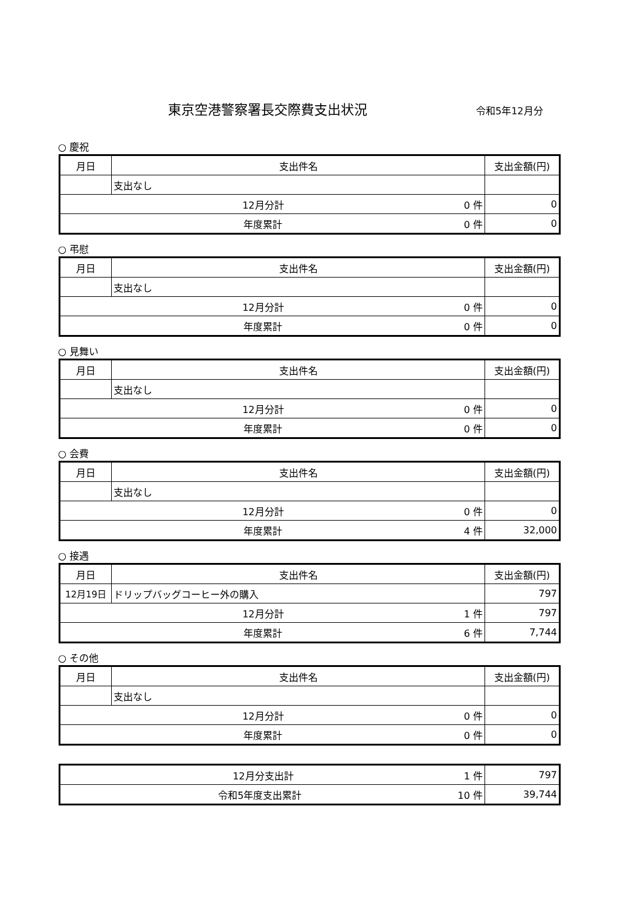東京空港警察署長交際費支出状況
令和5年12月分
○ 慶祝
| 月日 | 支出件名 | 支出金額(円) |
| --- | --- | --- |
| | 支出なし | |
| 12月分計 0 件 | | 0 |
| 年度累計 0 件 | | 0 |
○ 弔慰
| 月日 | 支出件名 | 支出金額(円) |
| --- | --- | --- |
| | 支出なし | |
| 12月分計 0 件 | | 0 |
| 年度累計 0 件 | | 0 |
○ 見舞い
| 月日 | 支出件名 | 支出金額(円) |
| --- | --- | --- |
| | 支出なし | |
| 12月分計 0 件 | | 0 |
| 年度累計 0 件 | | 0 |
○ 会費
| 月日 | 支出件名 | 支出金額(円) |
| --- | --- | --- |
| | 支出なし | |
| 12月分計 0 件 | | 0 |
| 年度累計 4 件 | | 32,000 |
○ 接遇
| 月日 | 支出件名 | 支出金額(円) |
| --- | --- | --- |
| 12月19日 | ドリップバッグコーヒー外の購入 | 797 |
| 12月分計 1 件 | | 797 |
| 年度累計 6 件 | | 7,744 |
○ その他
| 月日 | 支出件名 | 支出金額(円) |
| --- | --- | --- |
| | 支出なし | |
| 12月分計 0 件 | | 0 |
| 年度累計 0 件 | | 0 |
| 12月分支出計 1 件 | 797 |
| 令和5年度支出累計 10 件 | 39,744 |